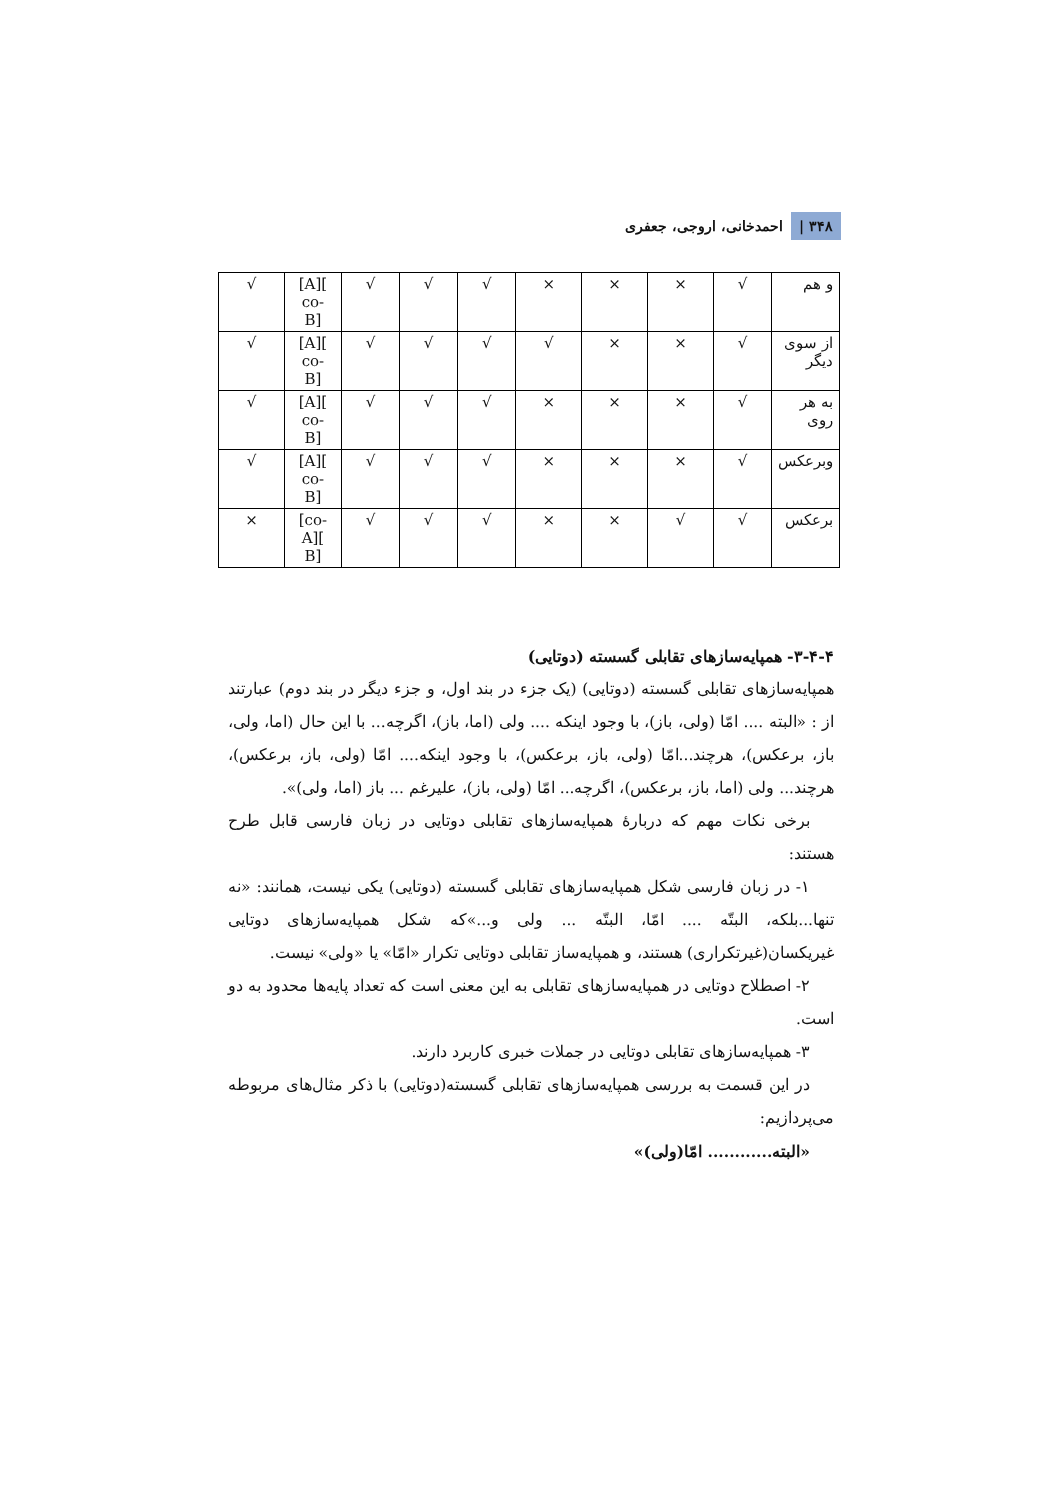۳۴۸ | احمدخانی، اروجی، جعفری
| و هم | √ | × | × | × | √ | √ | √ | [A][ co- B] | √ |
| از سوی دیگر | √ | × | × | √ | √ | √ | √ | [A][ co- B] | √ |
| به هر روی | √ | × | × | × | √ | √ | √ | [A][ co- B] | √ |
| وبرعکس | √ | × | × | × | √ | √ | √ | [A][ co- B] | √ |
| برعکس | √ | √ | × | × | √ | √ | √ | [co- A][ B] | × |
۳-۴-۴- همپایه‌سازهای تقابلی گسسته (دوتایی)
همپایه‌سازهای تقابلی گسسته (دوتایی) (یک جزء در بند اول، و جزء دیگر در بند دوم) عبارتند از : «البته .... امّا (ولی، باز)، با وجود اینکه .... ولی (اما، باز)، اگرچه... با این حال (اما، ولی، باز، برعکس)، هرچند...امّا (ولی، باز، برعکس)، با وجود اینکه.... امّا (ولی، باز، برعکس)، هرچند... ولی (اما، باز، برعکس)، اگرچه... امّا (ولی، باز)، علیرغم ... باز (اما، ولی)».
برخی نکات مهم که دربارۀ همپایه‌سازهای تقابلی دوتایی در زبان فارسی قابل طرح هستند:
۱- در زبان فارسی شکل همپایه‌سازهای تقابلی گسسته (دوتایی) یکی نیست، همانند: «نه تنها...بلکه، البتّه .... امّا، البتّه ... ولی و...»که شکل همپایه‌سازهای دوتایی غیریکسان(غیرتکراری) هستند، و همپایه‌ساز تقابلی دوتایی تکرار «امّا» یا «ولی» نیست.
۲- اصطلاح دوتایی در همپایه‌سازهای تقابلی به این معنی است که تعداد پایه‌ها محدود به دو است.
۳- همپایه‌سازهای تقابلی دوتایی در جملات خبری کاربرد دارند.
در این قسمت به بررسی همپایه‌سازهای تقابلی گسسته(دوتایی) با ذکر مثال‌های مربوطه می‌پردازیم:
«البته............ امّا(ولی)»